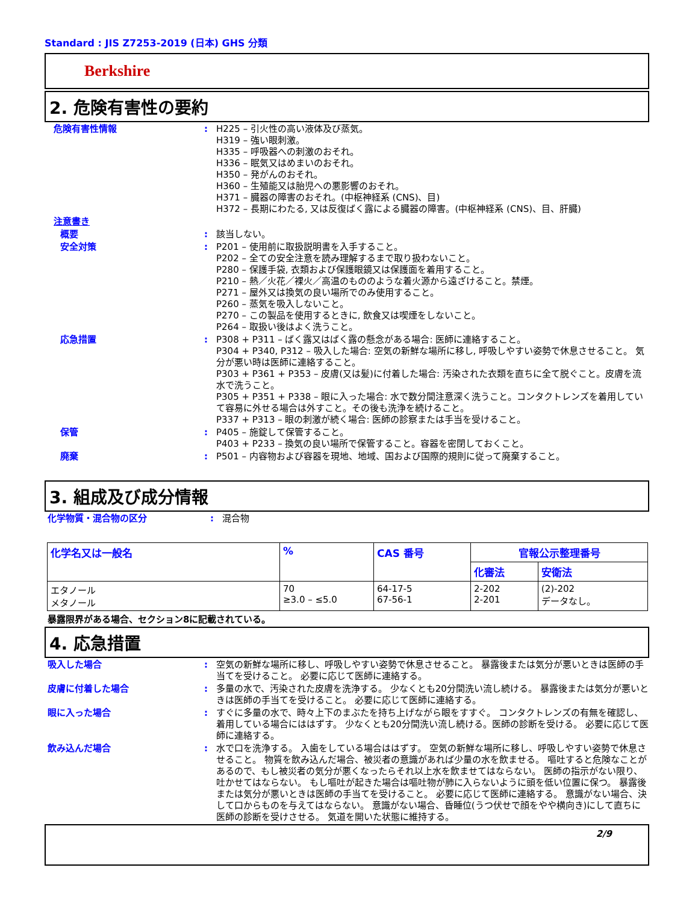Standard : JIS Z7253-2019 (日本) GHS 分類
Berkshire
2. 危険有害性の要約
危険有害性情報 : H225 – 引火性の高い液体及び蒸気。
H319 – 強い眼刺激。
H335 – 呼吸器への刺激のおそれ。
H336 – 眠気又はめまいのおそれ。
H350 – 発がんのおそれ。
H360 – 生殖能又は胎児への悪影響のおそれ。
H371 – 臓器の障害のおそれ。(中枢神経系 (CNS)、目)
H372 – 長期にわたる, 又は反復ばく露による臓器の障害。(中枢神経系 (CNS)、目、肝臓)
注意書き
概要 : 該当しない。
安全対策 : P201 – 使用前に取扱説明書を入手すること。
P202 – 全ての安全注意を読み理解するまで取り扱わないこと。
P280 – 保護手袋, 衣類および保護眼鏡又は保護面を着用すること。
P210 – 熱／火花／裸火／高温のもののような着火源から遠ざけること。禁煙。
P271 – 屋外又は換気の良い場所でのみ使用すること。
P260 – 蒸気を吸入しないこと。
P270 – この製品を使用するときに, 飲食又は喫煙をしないこと。
P264 – 取扱い後はよく洗うこと。
応急措置 : P308 + P311 – ばく露又はばく露の懸念がある場合: 医師に連絡すること。
P304 + P340, P312 – 吸入した場合: 空気の新鮮な場所に移し, 呼吸しやすい姿勢で休息させること。 気分が悪い時は医師に連絡すること。
P303 + P361 + P353 – 皮膚(又は髪)に付着した場合: 汚染された衣類を直ちに全て脱ぐこと。皮膚を流水で洗うこと。
P305 + P351 + P338 – 眼に入った場合: 水で数分間注意深く洗うこと。コンタクトレンズを着用していて容易に外せる場合は外すこと。その後も洗浄を続けること。
P337 + P313 – 眼の刺激が続く場合: 医師の診察または手当を受けること。
保管 : P405 – 施錠して保管すること。
P403 + P233 – 換気の良い場所で保管すること。容器を密閉しておくこと。
廃棄 : P501 – 内容物および容器を現地、地域、国および国際的規則に従って廃棄すること。
3. 組成及び成分情報
化学物質・混合物の区分 : 混合物
| 化学名又は一般名 | % | CAS 番号 | 官報公示整理番号 | |
| --- | --- | --- | --- | --- |
| | | | 化審法 | 安衛法 |
| エタノール メタノール | 70 ≥3.0 – ≤5.0 | 64-17-5 67-56-1 | 2-202 2-201 | (2)-202 データなし。 |
暴露限界がある場合、セクション8に記載されている。
4. 応急措置
吸入した場合 : 空気の新鮮な場所に移し、呼吸しやすい姿勢で休息させること。 暴露後または気分が悪いときは医師の手当てを受けること。 必要に応じて医師に連絡する。
皮膚に付着した場合 : 多量の水で、汚染された皮膚を洗浄する。 少なくとも20分間洗い流し続ける。 暴露後または気分が悪いときは医師の手当てを受けること。 必要に応じて医師に連絡する。
眼に入った場合 : すぐに多量の水で、時々上下のまぶたを持ち上げながら眼をすすぐ。 コンタクトレンズの有無を確認し、着用している場合にははずす。 少なくとも20分間洗い流し続ける。医師の診断を受ける。 必要に応じて医師に連絡する。
飲み込んだ場合 : 水で口を洗浄する。 入歯をしている場合ははずす。 空気の新鮮な場所に移し、呼吸しやすい姿勢で休息させること。 物質を飲み込んだ場合、被災者の意識があれば少量の水を飲ませる。 嘔吐すると危険なことがあるので、もし被災者の気分が悪くなったらそれ以上水を飲ませてはならない。 医師の指示がない限り、吐かせてはならない。 もし嘔吐が起きた場合は嘔吐物が肺に入らないように頭を低い位置に保つ。 暴露後または気分が悪いときは医師の手当てを受けること。 必要に応じて医師に連絡する。 意識がない場合、決して口からものを与えてはならない。 意識がない場合、昏睡位(うつ伏せで顔をやや横向き)にして直ちに医師の診断を受けさせる。 気道を開いた状態に維持する。
2/9